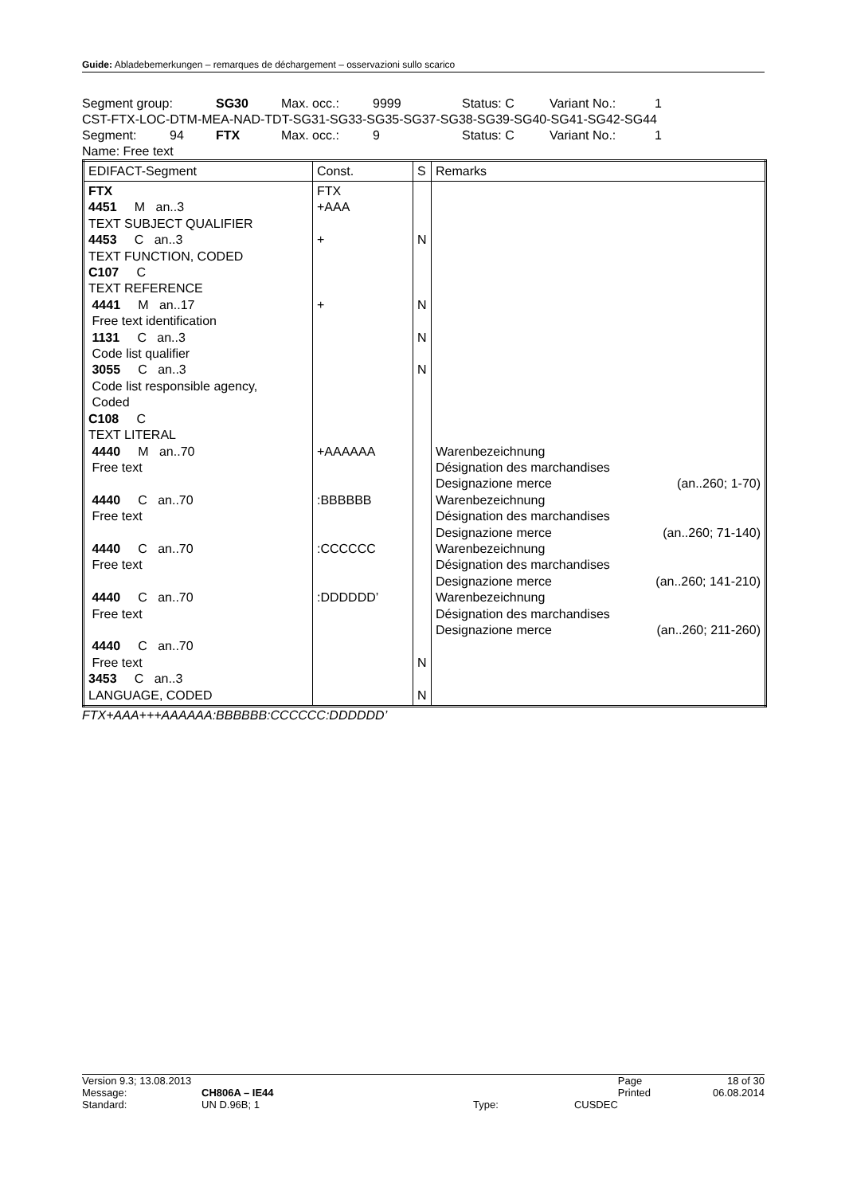Guide: Abladebemerkungen – remarques de déchargement – osservazioni sullo scarico
Segment group: SG30 Max. occ.: 9999 Status: C Variant No.: 1
CST-FTX-LOC-DTM-MEA-NAD-TDT-SG31-SG33-SG35-SG37-SG38-SG39-SG40-SG41-SG42-SG44
Segment: 94 FTX Max. occ.: 9 Status: C Variant No.: 1
Name: Free text
| EDIFACT-Segment | Const. | S | Remarks |
| --- | --- | --- | --- |
| FTX 4451 M an..3 TEXT SUBJECT QUALIFIER 4453 C an..3 TEXT FUNCTION, CODED C107 C TEXT REFERENCE 4441 M an..17 Free text identification 1131 C an..3 Code list qualifier 3055 C an..3 Code list responsible agency, Coded C108 C TEXT LITERAL 4440 M an..70 Free text 4440 C an..70 Free text 4440 C an..70 Free text 4440 C an..70 Free text 4440 C an..70 Free text 3453 C an..3 LANGUAGE, CODED | FTX +AAA + + +AAAAAA :BBBBBB :CCCCCC :DDDDDD’ | N N N N N N | Warenbezeichnung Désignation des marchandises Designazione merce (an..260; 1-70) Warenbezeichnung Désignation des marchandises Designazione merce (an..260; 71-140) Warenbezeichnung Désignation des marchandises Designazione merce (an..260; 141-210) Warenbezeichnung Désignation des marchandises Designazione merce (an..260; 211-260) |
FTX+AAA+++AAAAAA:BBBBBB:CCCCCC:DDDDDD’
| Version 9.3; 13.08.2013 | | | | Page | 18 of 30 |
| Message: | CH806A – IE44 | | | Printed | 06.08.2014 |
| Standard: | UN D.96B; 1 | Type: | CUSDEC | | |